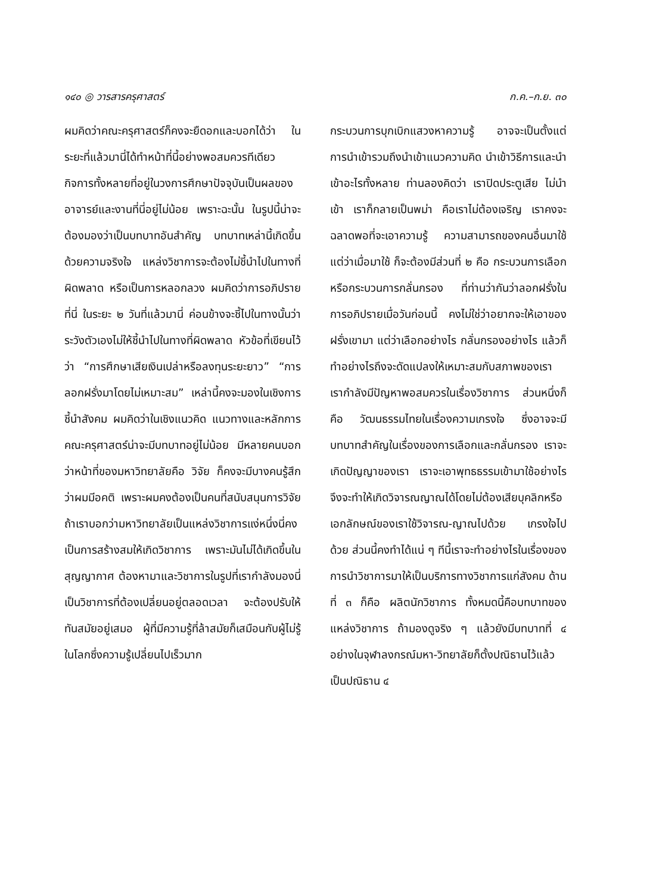๑๔๐ ◎ วารสารครุศาสตร์ ก.ค.–ก.ย. ๓๐
ผมคิดว่าคณะครุศาสตร์ก็คงจะยืดอกและบอกได้ว่า ในระยะที่แล้วมานี่ได้ทำหน้าที่นี้อย่างพอสมควรทีเดียว กิจการทั้งหลายที่อยู่ในวงการศึกษาปัจจุบันเป็นผลของอาจารย์และงานที่นี่อยู่ไม่น้อย เพราะฉะนั้น ในรูปนี้น่าจะต้องมองว่าเป็นบทบาทอันสำคัญ บทบาทเหล่านี้เกิดขึ้นด้วยความจริงใจ แหล่งวิชาการจะต้องไม่ชี้นำไปในทางที่ผิดพลาด หรือเป็นการหลอกลวง ผมคิดว่าการอภิปรายที่นี่ ในระยะ ๒ วันที่แล้วมานี่ ค่อนข้างจะชี้ไปในทางนั้นว่าระวังตัวเองไม่ให้ชี้นำไปในทางที่ผิดพลาด หัวข้อที่เขียนไว้ว่า “การศึกษาเสียเงินเปล่าหรือลงทุนระยะยาว” “การลอกฝรั่งมาโดยไม่เหมาะสม” เหล่านี้คงจะมองในเชิงการชี้นำสังคม ผมคิดว่าในเชิงแนวคิด แนวทางและหลักการ คณะครุศาสตร์น่าจะมีบทบาทอยู่ไม่น้อย มีหลายคนบอกว่าหน้าที่ของมหาวิทยาลัยคือ วิจัย ก็คงจะมีบางคนรู้สึกว่าผมมีอคติ เพราะผมคงต้องเป็นคนที่สนับสนุนการวิจัย ถ้าเราบอกว่ามหาวิทยาลัยเป็นแหล่งวิชาการแง่หนึ่งนี่คงเป็นการสร้างสมให้เกิดวิชาการ เพราะมันไม่ได้เกิดขึ้นในสุญญากาศ ต้องหามาและวิชาการในรูปที่เรากำลังมองนี่ เป็นวิชาการที่ต้องเปลี่ยนอยู่ตลอดเวลา จะต้องปรับให้ทันสมัยอยู่เสมอ ผู้ที่มีความรู้ที่ล้าสมัยก็เสมือนกับผู้ไม่รู้ ในโลกซึ่งความรู้เปลี่ยนไปเร็วมาก
กระบวนการบุกเบิกแสวงหาความรู้ อาจจะเป็นตั้งแต่การนำเข้ารวมถึงนำเข้าแนวความคิด นำเข้าวิธีการและนำเข้าอะไรทั้งหลาย ท่านลองคิดว่า เราปิดประตูเสีย ไม่นำเข้า เราก็กลายเป็นพม่า คือเราไม่ต้องเจริญ เราคงจะฉลาดพอที่จะเอาความรู้ ความสามารถของคนอื่นมาใช้ แต่ว่าเมื่อมาใช้ ก็จะต้องมีส่วนที่ ๒ คือ กระบวนการเลือกหรือกระบวนการกลั่นกรอง ที่ท่านว่ากันว่าลอกฝรั่งในการอภิปรายเมื่อวันก่อนนี้ คงไม่ใช่ว่าอยากจะให้เอาของฝรั่งเขามา แต่ว่าเลือกอย่างไร กลั่นกรองอย่างไร แล้วก็ทำอย่างไรถึงจะดัดแปลงให้เหมาะสมกับสภาพของเรา เรากำลังมีปัญหาพอสมควรในเรื่องวิชาการ ส่วนหนึ่งก็คือ วัฒนธรรมไทยในเรื่องความเกรงใจ ซึ่งอาจจะมีบทบาทสำคัญในเรื่องของการเลือกและกลั่นกรอง เราจะเกิดปัญญาของเรา เราจะเอาพุทธธรรมเข้ามาใช้อย่างไรจึงจะทำให้เกิดวิจารณญาณได้โดยไม่ต้องเสียบุคลิกหรือเอกลักษณ์ของเราใช้วิจารณ-ญาณไปด้วย เกรงใจไปด้วย ส่วนนี้คงทำได้แน่ ๆ ทีนี้เราจะทำอย่างไรในเรื่องของการนำวิชาการมาให้เป็นบริการทางวิชาการแก่สังคม ด้านที่ ๓ ก็คือ ผลิตนักวิชาการ ทั้งหมดนี้คือบทบาทของแหล่งวิชาการ ถ้ามองดูจริง ๆ แล้วยังมีบทบาทที่ ๔ อย่างในจุฬาลงกรณ์มหา-วิทยาลัยก็ตั้งปณิธานไว้แล้ว เป็นปณิธาน ๔